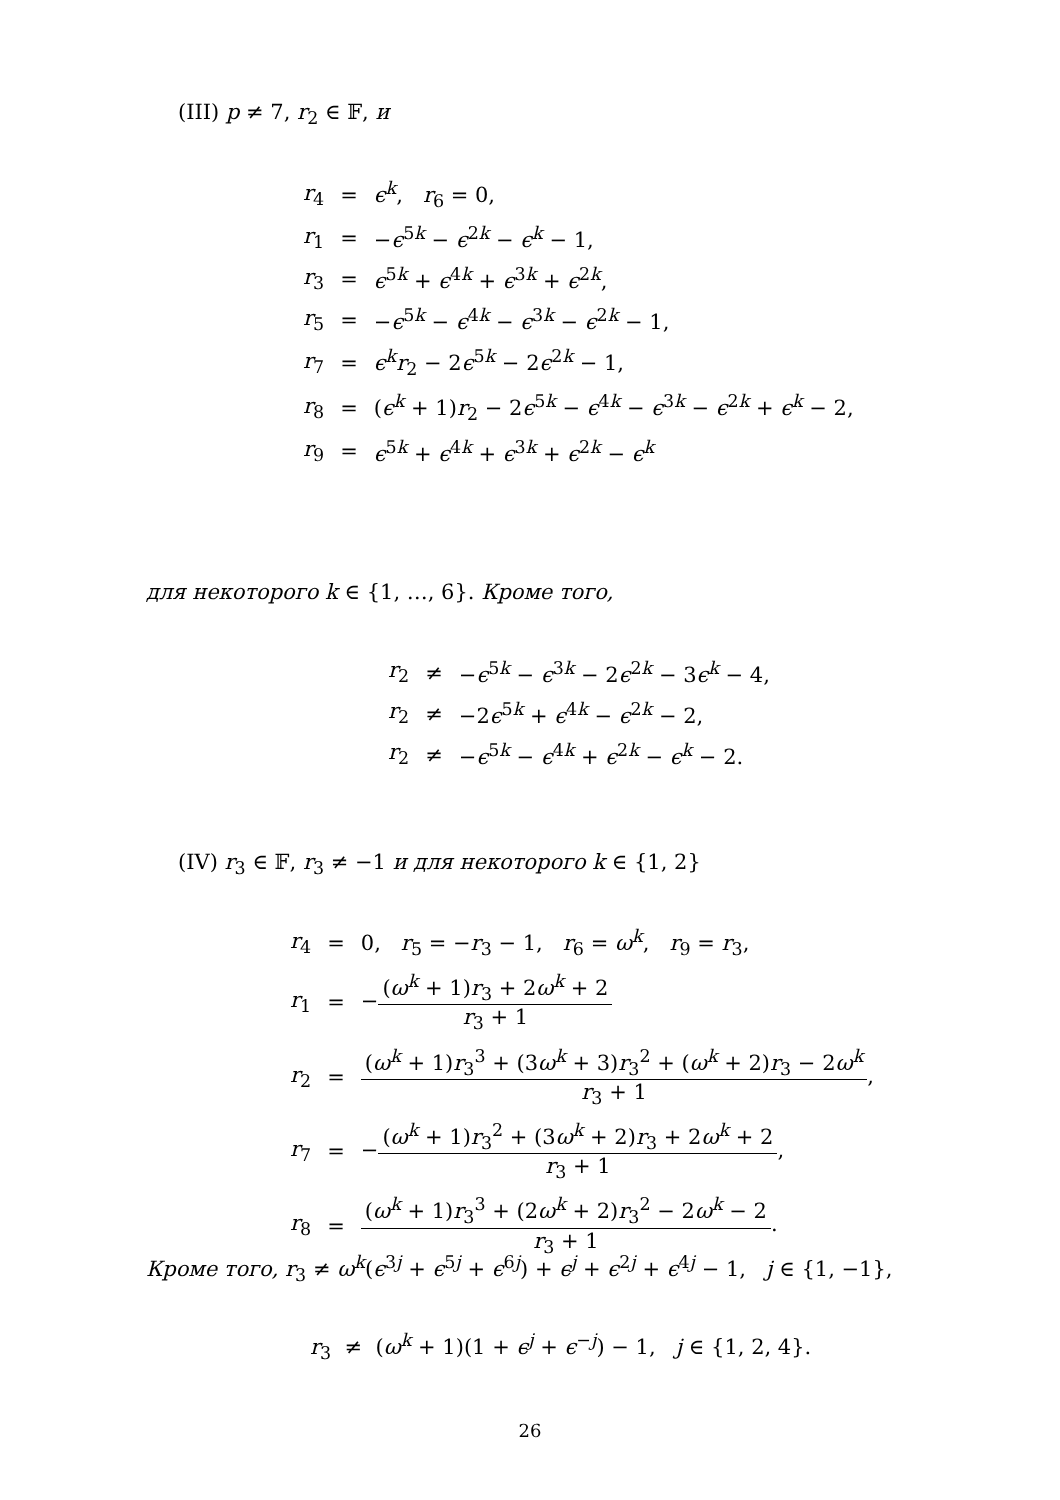(III) p ≠ 7, r<sub>2</sub> ∈ 𝔽, и
| r<sub>4</sub> | = | ϵ<sup>k</sup>, r<sub>6</sub> = 0, |
| r<sub>1</sub> | = | − ϵ<sup>5k</sup> − ϵ<sup>2k</sup> − ϵ<sup>k</sup> − 1, |
| r<sub>3</sub> | = | ϵ<sup>5k</sup> + ϵ<sup>4k</sup> + ϵ<sup>3k</sup> + ϵ<sup>2k</sup>, |
| r<sub>5</sub> | = | − ϵ<sup>5k</sup> − ϵ<sup>4k</sup> − ϵ<sup>3k</sup> − ϵ<sup>2k</sup> − 1, |
| r<sub>7</sub> | = | ϵ<sup>k</sup> r<sub>2</sub> − 2 ϵ<sup>5k</sup> − 2 ϵ<sup>2k</sup> − 1, |
| r<sub>8</sub> | = | ( ϵ<sup>k</sup> + 1) r<sub>2</sub> − 2 ϵ<sup>5k</sup> − ϵ<sup>4k</sup> − ϵ<sup>3k</sup> − ϵ<sup>2k</sup> + ϵ<sup>k</sup> − 2, |
| r<sub>9</sub> | = | ϵ<sup>5k</sup> + ϵ<sup>4k</sup> + ϵ<sup>3k</sup> + ϵ<sup>2k</sup> − ϵ<sup>k</sup> |
для некоторого k ∈ {1, …, 6}. Кроме того,
| r<sub>2</sub> | ≠ | − ϵ<sup>5k</sup> − ϵ<sup>3k</sup> − 2 ϵ<sup>2k</sup> − 3 ϵ<sup>k</sup> − 4, |
| r<sub>2</sub> | ≠ | −2 ϵ<sup>5k</sup> + ϵ<sup>4k</sup> − ϵ<sup>2k</sup> − 2, |
| r<sub>2</sub> | ≠ | − ϵ<sup>5k</sup> − ϵ<sup>4k</sup> + ϵ<sup>2k</sup> − ϵ<sup>k</sup> − 2. |
(IV) r<sub>3</sub> ∈ 𝔽, r<sub>3</sub> ≠ −1 и для некоторого k ∈ {1, 2}
| r<sub>4</sub> | = | 0, r<sub>5</sub> = − r<sub>3</sub> − 1, r<sub>6</sub> = ω<sup>k</sup>, r<sub>9</sub> = r<sub>3</sub>, |
| r<sub>1</sub> | = | − ( ω<sup>k</sup> + 1) r<sub>3</sub> + 2 ω<sup>k</sup> + 2 r<sub>3</sub> + 1 |
| r<sub>2</sub> | = | ( ω<sup>k</sup> + 1) r<sub>3</sub><sup>3</sup> + (3 ω<sup>k</sup> + 3) r<sub>3</sub><sup>2</sup> + ( ω<sup>k</sup> + 2) r<sub>3</sub> − 2 ω<sup>k</sup> r<sub>3</sub> + 1 , |
| r<sub>7</sub> | = | − ( ω<sup>k</sup> + 1) r<sub>3</sub><sup>2</sup> + (3 ω<sup>k</sup> + 2) r<sub>3</sub> + 2 ω<sup>k</sup> + 2 r<sub>3</sub> + 1 , |
| r<sub>8</sub> | = | ( ω<sup>k</sup> + 1) r<sub>3</sub><sup>3</sup> + (2 ω<sup>k</sup> + 2) r<sub>3</sub><sup>2</sup> − 2 ω<sup>k</sup> − 2 r<sub>3</sub> + 1 . |
Кроме того, r<sub>3</sub> ≠ ω<sup>k</sup>(ϵ<sup>3j</sup> + ϵ<sup>5j</sup> + ϵ<sup>6j</sup>) + ϵ<sup>j</sup> + ϵ<sup>2j</sup> + ϵ<sup>4j</sup> − 1, j ∈ {1, −1},
r<sub>3</sub> ≠ (ω<sup>k</sup> + 1)(1 + ϵ<sup>j</sup> + ϵ<sup>−j</sup>) − 1, j ∈ {1, 2, 4}.
26